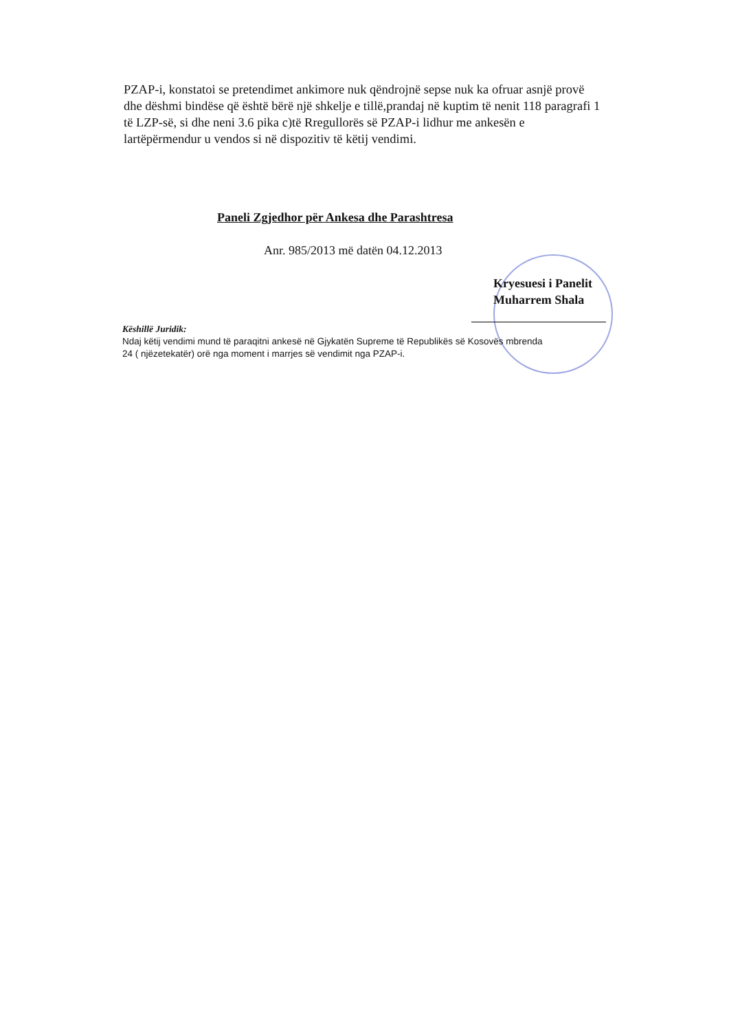PZAP-i, konstatoi se pretendimet ankimore nuk qëndrojnë sepse nuk ka ofruar asnjë provë dhe dëshmi bindëse që është bërë një shkelje e tillë,prandaj në kuptim të nenit 118 paragrafi 1 të LZP-së, si dhe neni 3.6 pika c)të Rregullorës së PZAP-i lidhur me ankesën e lartëpërmendur u vendos si në dispozitiv të këtij vendimi.
Paneli Zgjedhor për Ankesa dhe Parashtresa
Anr. 985/2013 më datën 04.12.2013
Kryesuesi i Panelit
Muharrem Shala
Këshillë Juridik:
Ndaj këtij vendimi mund të paraqitni ankesë në Gjykatën Supreme të Republikës së Kosovës mbrenda
24 ( njëzetekatër) orë nga moment i marrjes së vendimit nga PZAP-i.